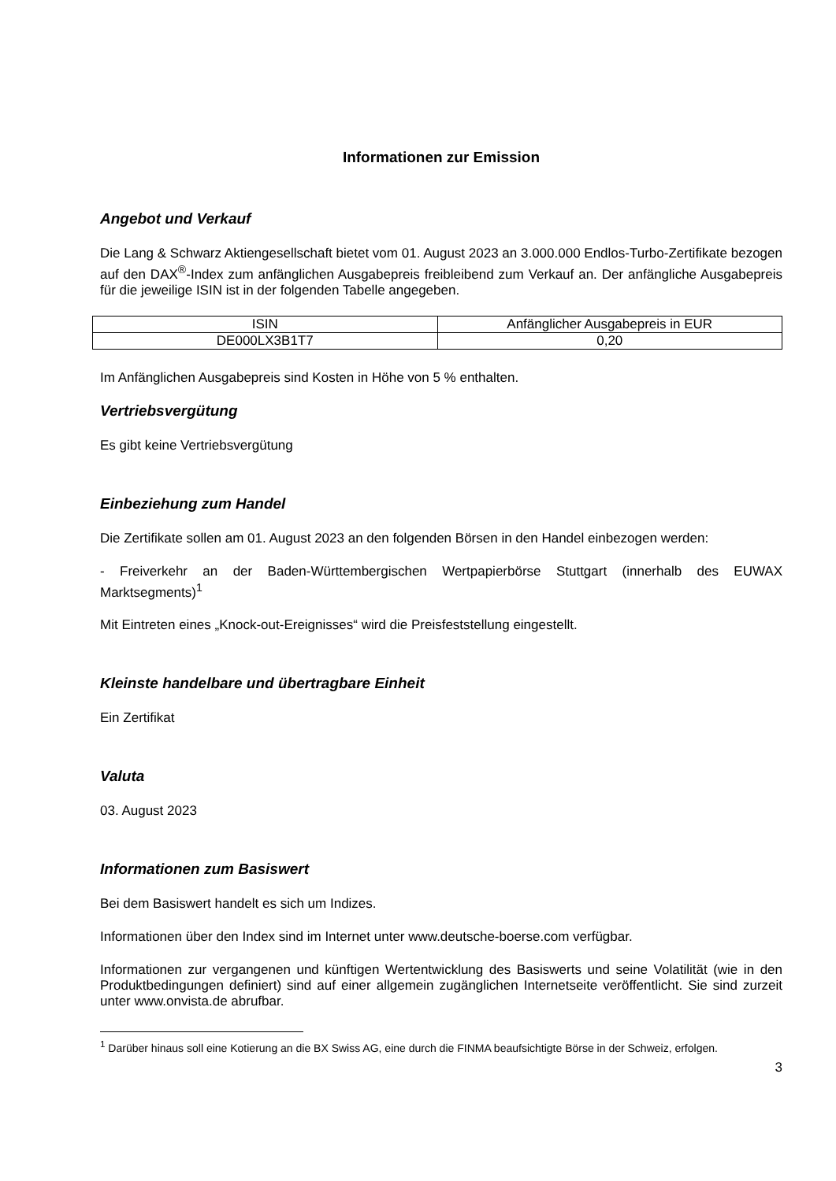Informationen zur Emission
Angebot und Verkauf
Die Lang & Schwarz Aktiengesellschaft bietet vom 01. August 2023 an 3.000.000 Endlos-Turbo-Zertifikate bezogen auf den DAX<sup>®</sup>-Index zum anfänglichen Ausgabepreis freibleibend zum Verkauf an. Der anfängliche Ausgabepreis für die jeweilige ISIN ist in der folgenden Tabelle angegeben.
| ISIN | Anfänglicher Ausgabepreis in EUR |
| DE000LX3B1T7 | 0,20 |
Im Anfänglichen Ausgabepreis sind Kosten in Höhe von 5 % enthalten.
Vertriebsvergütung
Es gibt keine Vertriebsvergütung
Einbeziehung zum Handel
Die Zertifikate sollen am 01. August 2023 an den folgenden Börsen in den Handel einbezogen werden:
- Freiverkehr an der Baden-Württembergischen Wertpapierbörse Stuttgart (innerhalb des EUWAX Marktsegments)<sup>1</sup>
Mit Eintreten eines „Knock-out-Ereignisses“ wird die Preisfeststellung eingestellt.
Kleinste handelbare und übertragbare Einheit
Ein Zertifikat
Valuta
03. August 2023
Informationen zum Basiswert
Bei dem Basiswert handelt es sich um Indizes.
Informationen über den Index sind im Internet unter www.deutsche-boerse.com verfügbar.
Informationen zur vergangenen und künftigen Wertentwicklung des Basiswerts und seine Volatilität (wie in den Produktbedingungen definiert) sind auf einer allgemein zugänglichen Internetseite veröffentlicht. Sie sind zurzeit unter www.onvista.de abrufbar.
<sup>1</sup> Darüber hinaus soll eine Kotierung an die BX Swiss AG, eine durch die FINMA beaufsichtigte Börse in der Schweiz, erfolgen.
3